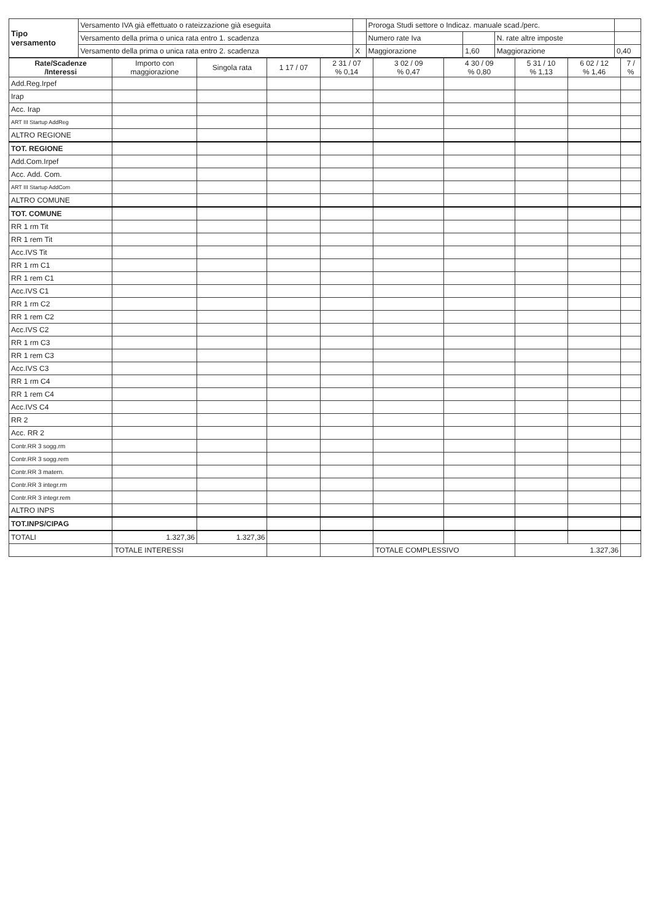| Tipo versamento | Versamento IVA già effettuato o rateizzazione già eseguita | | Proroga Studi settore o Indicaz. manuale scad./perc. | | | | |
| | Versamento della prima o unica rata entro 1. scadenza | | Numero rate Iva | | N. rate altre imposte | | |
| | Versamento della prima o unica rata entro 2. scadenza | X | Maggiorazione | 1,60 | Maggiorazione | 0,40 | |
| Rate/Scadenze /Interessi | Importo con maggiorazione | Singola rata | 1 17 / 07 | 2 31 / 07 % 0,14 | 3 02 / 09 % 0,47 | 4 30 / 09 % 0,80 | 5 31 / 10 % 1,13 | 6 02 / 12 % 1,46 | 7 / % |
| --- | --- | --- | --- | --- | --- | --- | --- | --- | --- |
| Add.Reg.Irpef | | | | | | | | | |
| Irap | | | | | | | | | |
| Acc. Irap | | | | | | | | | |
| ART III Startup AddReg | | | | | | | | | |
| ALTRO REGIONE | | | | | | | | | |
| TOT. REGIONE | | | | | | | | | |
| Add.Com.Irpef | | | | | | | | | |
| Acc. Add. Com. | | | | | | | | | |
| ART III Startup AddCom | | | | | | | | | |
| ALTRO COMUNE | | | | | | | | | |
| TOT. COMUNE | | | | | | | | | |
| RR 1 rm Tit | | | | | | | | | |
| RR 1 rem Tit | | | | | | | | | |
| Acc.IVS Tit | | | | | | | | | |
| RR 1 rm C1 | | | | | | | | | |
| RR 1 rem C1 | | | | | | | | | |
| Acc.IVS C1 | | | | | | | | | |
| RR 1 rm C2 | | | | | | | | | |
| RR 1 rem C2 | | | | | | | | | |
| Acc.IVS C2 | | | | | | | | | |
| RR 1 rm C3 | | | | | | | | | |
| RR 1 rem C3 | | | | | | | | | |
| Acc.IVS C3 | | | | | | | | | |
| RR 1 rm C4 | | | | | | | | | |
| RR 1 rem C4 | | | | | | | | | |
| Acc.IVS C4 | | | | | | | | | |
| RR 2 | | | | | | | | | |
| Acc. RR 2 | | | | | | | | | |
| Contr.RR 3 sogg.rm | | | | | | | | | |
| Contr.RR 3 sogg.rem | | | | | | | | | |
| Contr.RR 3 matern. | | | | | | | | | |
| Contr.RR 3 integr.rm | | | | | | | | | |
| Contr.RR 3 integr.rem | | | | | | | | | |
| ALTRO INPS | | | | | | | | | |
| TOT.INPS/CIPAG | | | | | | | | | |
| TOTALI | 1.327,36 | 1.327,36 | | | | | | | |
| | TOTALE INTERESSI | | | | TOTALE COMPLESSIVO | | 1.327,36 | | |